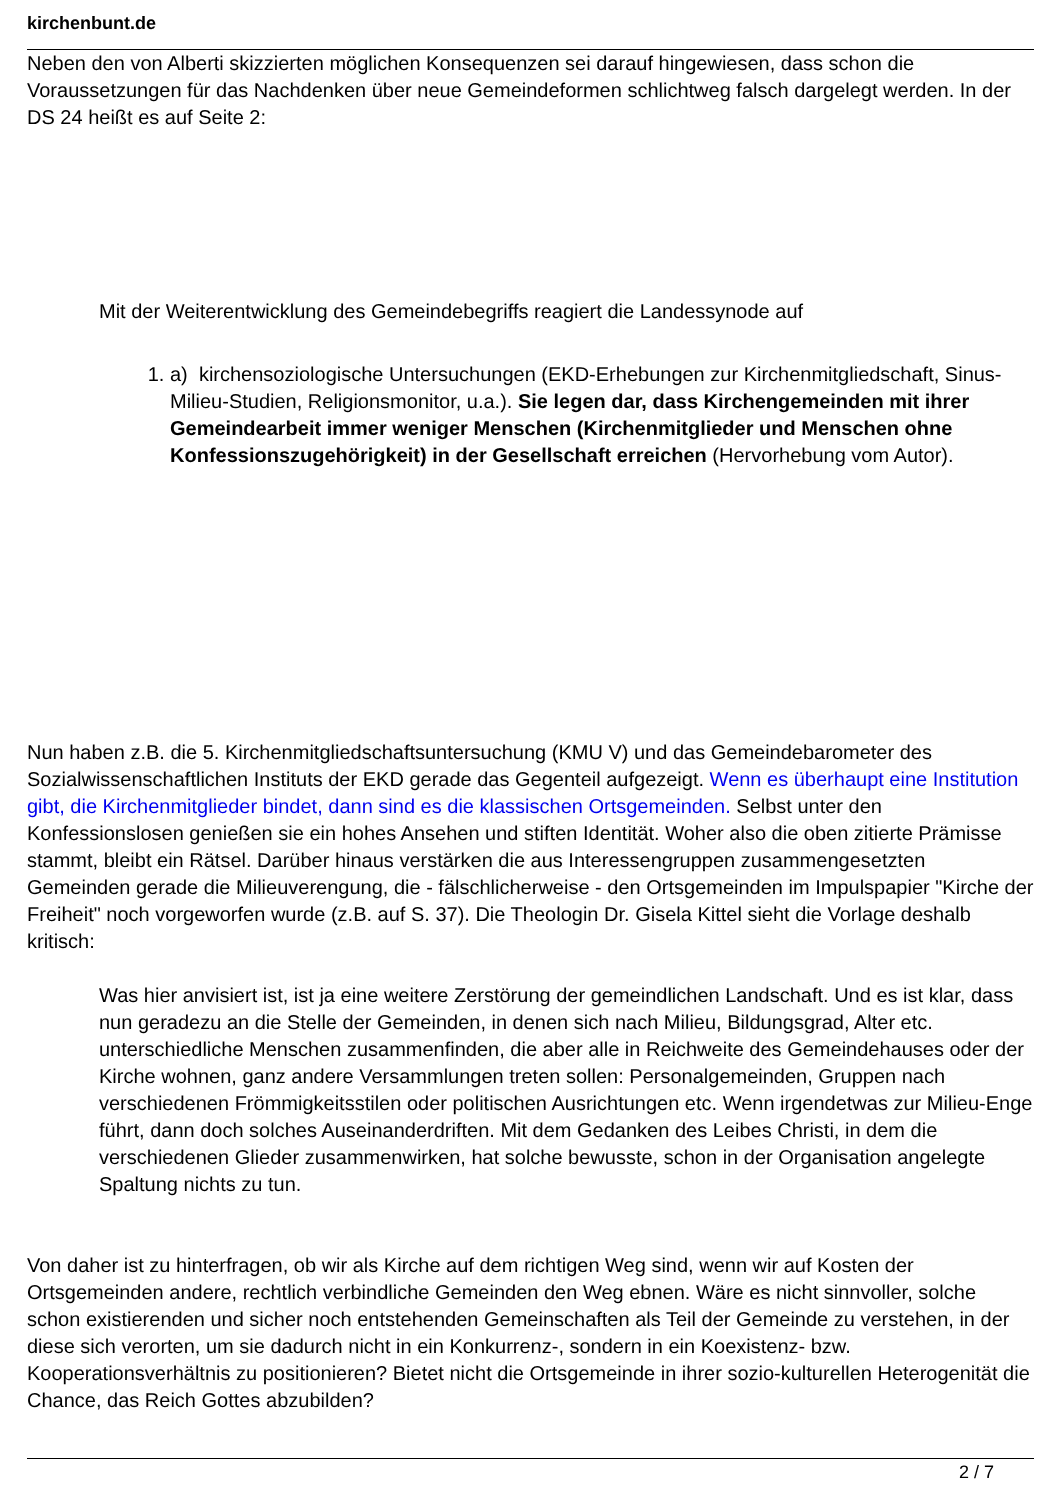kirchenbunt.de
Neben den von Alberti skizzierten möglichen Konsequenzen sei darauf hingewiesen, dass schon die Voraussetzungen für das Nachdenken über neue Gemeindeformen schlichtweg falsch dargelegt werden. In der DS 24 heißt es auf Seite 2:
Mit der Weiterentwicklung des Gemeindebegriffs reagiert die Landessynode auf
1. a) kirchensoziologische Untersuchungen (EKD-Erhebungen zur Kirchenmitgliedschaft, Sinus-Milieu-Studien, Religionsmonitor, u.a.). Sie legen dar, dass Kirchengemeinden mit ihrer Gemeindearbeit immer weniger Menschen (Kirchenmitglieder und Menschen ohne Konfessionszugehörigkeit) in der Gesellschaft erreichen (Hervorhebung vom Autor).
Nun haben z.B. die 5. Kirchenmitgliedschaftsuntersuchung (KMU V) und das Gemeindebarometer des Sozialwissenschaftlichen Instituts der EKD gerade das Gegenteil aufgezeigt. Wenn es überhaupt eine Institution gibt, die Kirchenmitglieder bindet, dann sind es die klassischen Ortsgemeinden. Selbst unter den Konfessionslosen genießen sie ein hohes Ansehen und stiften Identität. Woher also die oben zitierte Prämisse stammt, bleibt ein Rätsel. Darüber hinaus verstärken die aus Interessengruppen zusammengesetzten Gemeinden gerade die Milieuverengung, die - fälschlicherweise - den Ortsgemeinden im Impulspapier "Kirche der Freiheit" noch vorgeworfen wurde (z.B. auf S. 37). Die Theologin Dr. Gisela Kittel sieht die Vorlage deshalb kritisch:
Was hier anvisiert ist, ist ja eine weitere Zerstörung der gemeindlichen Landschaft. Und es ist klar, dass nun geradezu an die Stelle der Gemeinden, in denen sich nach Milieu, Bildungsgrad, Alter etc. unterschiedliche Menschen zusammenfinden, die aber alle in Reichweite des Gemeindehauses oder der Kirche wohnen, ganz andere Versammlungen treten sollen: Personalgemeinden, Gruppen nach verschiedenen Frömmigkeitsstilen oder politischen Ausrichtungen etc. Wenn irgendetwas zur Milieu-Enge führt, dann doch solches Auseinanderdriften. Mit dem Gedanken des Leibes Christi, in dem die verschiedenen Glieder zusammenwirken, hat solche bewusste, schon in der Organisation angelegte Spaltung nichts zu tun.
Von daher ist zu hinterfragen, ob wir als Kirche auf dem richtigen Weg sind, wenn wir auf Kosten der Ortsgemeinden andere, rechtlich verbindliche Gemeinden den Weg ebnen. Wäre es nicht sinnvoller, solche schon existierenden und sicher noch entstehenden Gemeinschaften als Teil der Gemeinde zu verstehen, in der diese sich verorten, um sie dadurch nicht in ein Konkurrenz-, sondern in ein Koexistenz- bzw. Kooperationsverhältnis zu positionieren? Bietet nicht die Ortsgemeinde in ihrer sozio-kulturellen Heterogenität die Chance, das Reich Gottes abzubilden?
2 / 7